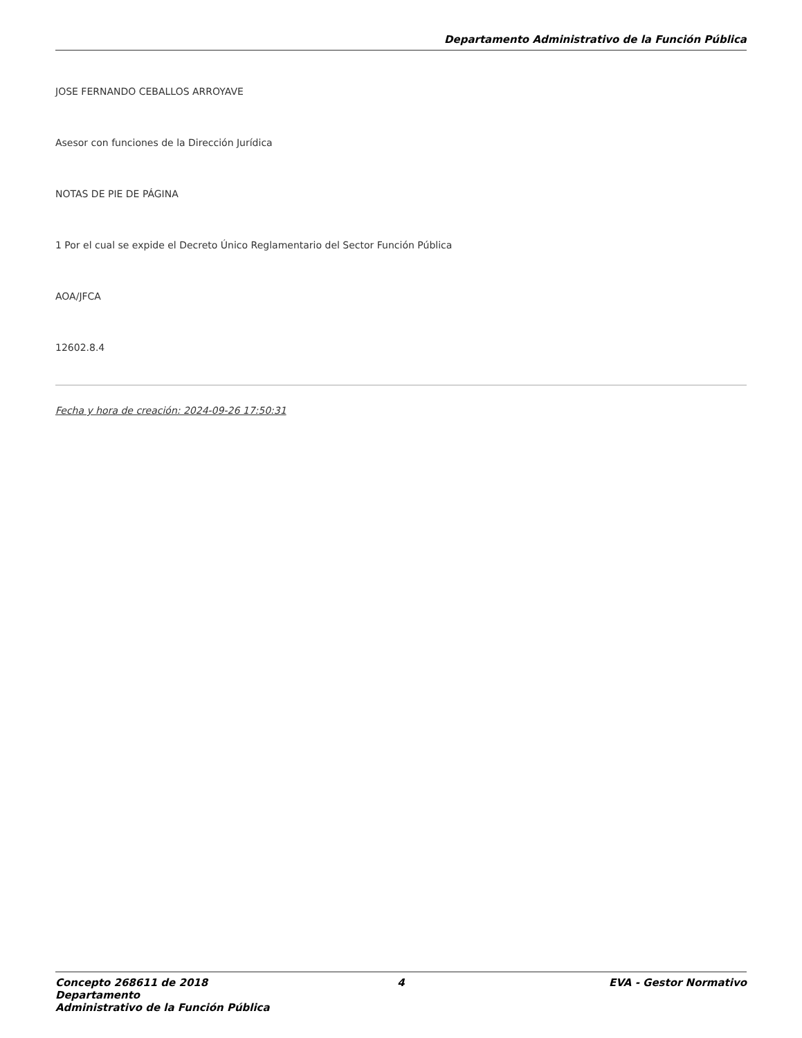Departamento Administrativo de la Función Pública
JOSE FERNANDO CEBALLOS ARROYAVE
Asesor con funciones de la Dirección Jurídica
NOTAS DE PIE DE PÁGINA
1 Por el cual se expide el Decreto Único Reglamentario del Sector Función Pública
AOA/JFCA
12602.8.4
Fecha y hora de creación: 2024-09-26 17:50:31
Concepto 268611 de 2018 Departamento
Administrativo de la Función Pública
4 EVA - Gestor Normativo